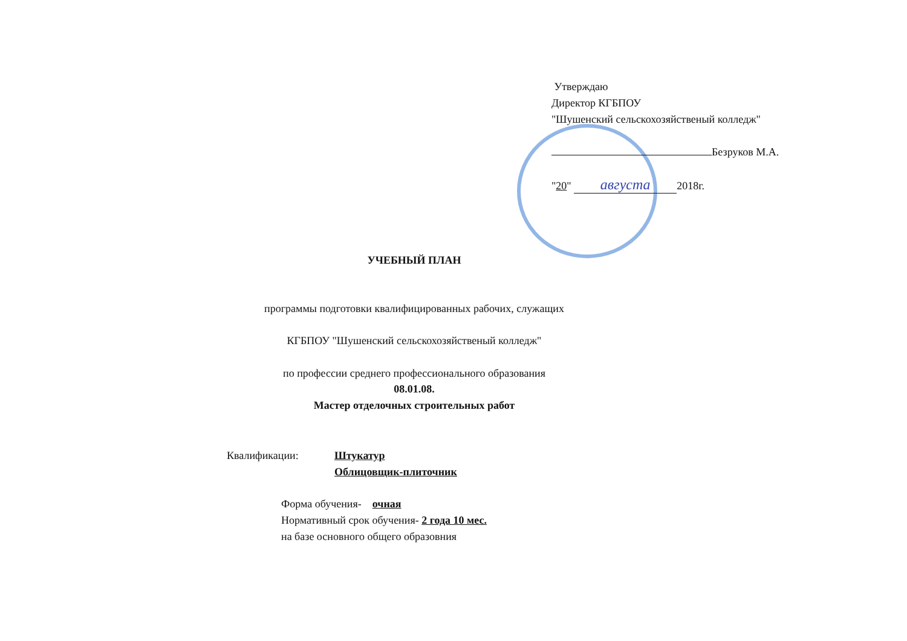Утверждаю
Директор КГБПОУ
"Шушенский сельскохозяйственый колледж"
Безруков М.А.
"20" августа 2018г.
УЧЕБНЫЙ ПЛАН
программы подготовки квалифицированных рабочих, служащих
КГБПОУ "Шушенский сельскохозяйственый колледж"
по профессии среднего профессионального образования
08.01.08.
Мастер отделочных строительных работ
Квалификации: Штукатур
Облицовщик-плиточник
Форма обучения- очная
Нормативный срок обучения- 2 года 10 мес.
на базе основного общего образовния